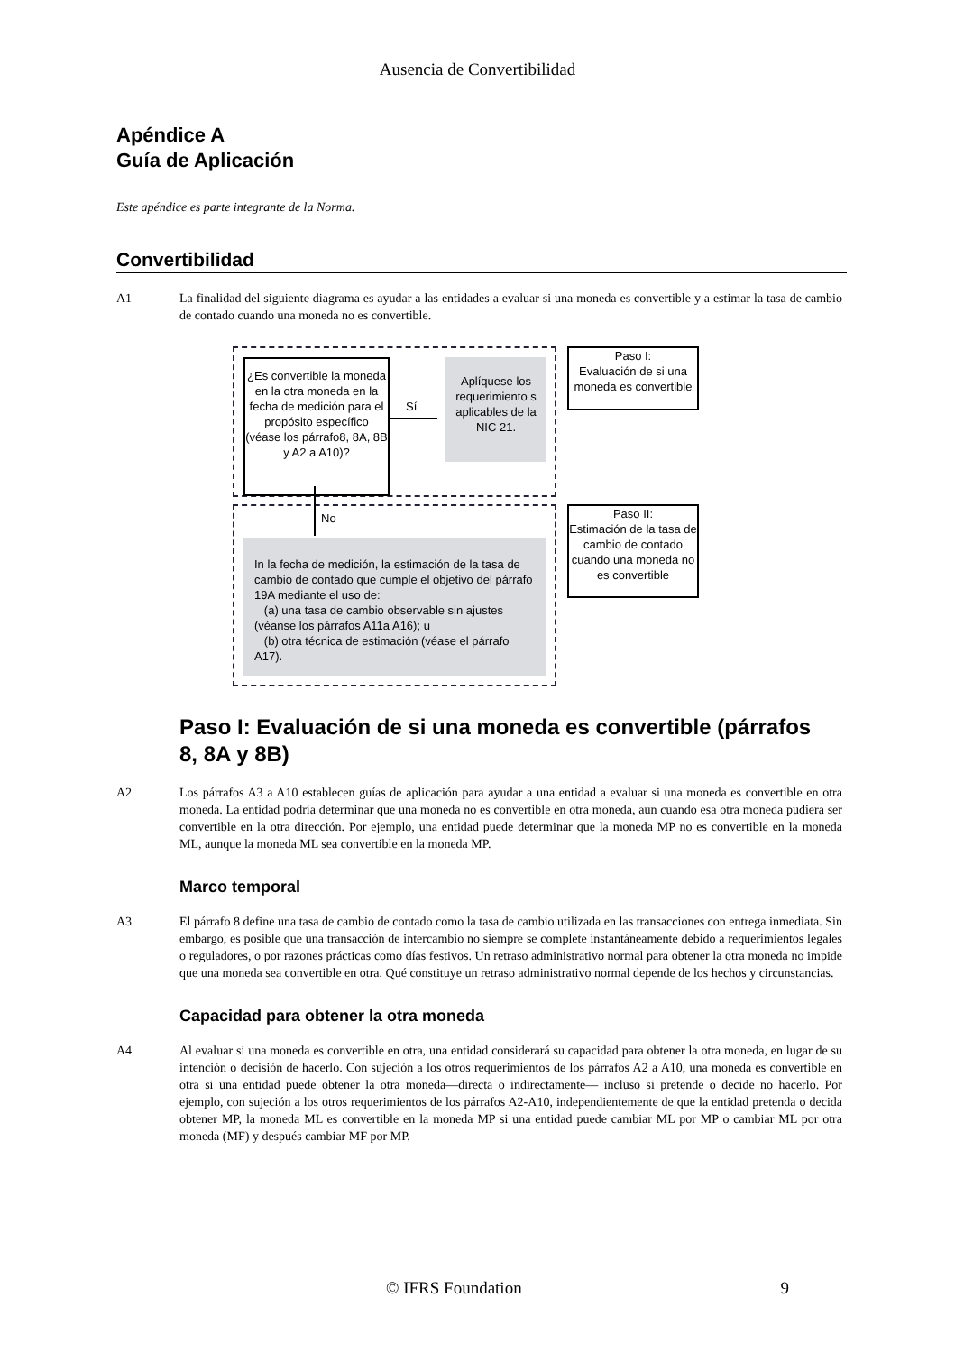Ausencia de Convertibilidad
Apéndice A
Guía de Aplicación
Este apéndice es parte integrante de la Norma.
Convertibilidad
A1 La finalidad del siguiente diagrama es ayudar a las entidades a evaluar si una moneda es convertible y a estimar la tasa de cambio de contado cuando una moneda no es convertible.
¿Es convertible la moneda en la otra moneda en la fecha de medición para el propósito específico (véase los párrafo8, 8A, 8B y A2 a A10)?
Sí
Aplíquese los requerimiento s aplicables de la NIC 21.
No
In la fecha de medición, la estimación de la tasa de cambio de contado que cumple el objetivo del párrafo 19A mediante el uso de:
(a) una tasa de cambio observable sin ajustes (véanse los párrafos A11a A16); u
(b) otra técnica de estimación (véase el párrafo A17).
Paso I:
Evaluación de si una moneda es convertible
Paso II:
Estimación de la tasa de cambio de contado cuando una moneda no es convertible
Paso I: Evaluación de si una moneda es convertible (párrafos 8, 8A y 8B)
A2 Los párrafos A3 a A10 establecen guías de aplicación para ayudar a una entidad a evaluar si una moneda es convertible en otra moneda. La entidad podría determinar que una moneda no es convertible en otra moneda, aun cuando esa otra moneda pudiera ser convertible en la otra dirección. Por ejemplo, una entidad puede determinar que la moneda MP no es convertible en la moneda ML, aunque la moneda ML sea convertible en la moneda MP.
Marco temporal
A3 El párrafo 8 define una tasa de cambio de contado como la tasa de cambio utilizada en las transacciones con entrega inmediata. Sin embargo, es posible que una transacción de intercambio no siempre se complete instantáneamente debido a requerimientos legales o reguladores, o por razones prácticas como días festivos. Un retraso administrativo normal para obtener la otra moneda no impide que una moneda sea convertible en otra. Qué constituye un retraso administrativo normal depende de los hechos y circunstancias.
Capacidad para obtener la otra moneda
A4 Al evaluar si una moneda es convertible en otra, una entidad considerará su capacidad para obtener la otra moneda, en lugar de su intención o decisión de hacerlo. Con sujeción a los otros requerimientos de los párrafos A2 a A10, una moneda es convertible en otra si una entidad puede obtener la otra moneda—directa o indirectamente— incluso si pretende o decide no hacerlo. Por ejemplo, con sujeción a los otros requerimientos de los párrafos A2-A10, independientemente de que la entidad pretenda o decida obtener MP, la moneda ML es convertible en la moneda MP si una entidad puede cambiar ML por MP o cambiar ML por otra moneda (MF) y después cambiar MF por MP.
© IFRS Foundation 9